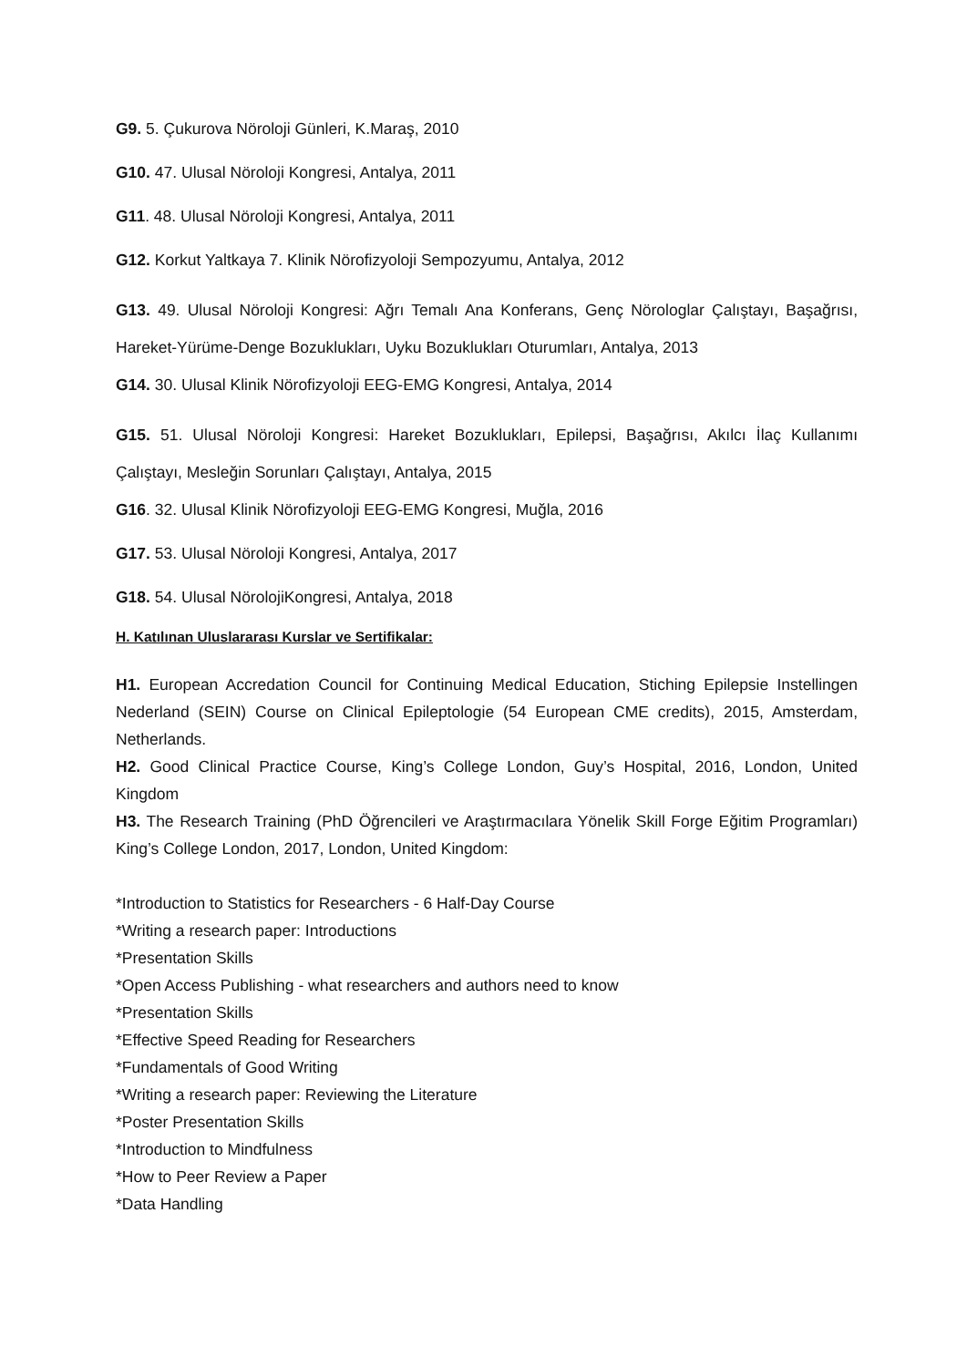G9. 5. Çukurova Nöroloji Günleri, K.Maraş, 2010
G10. 47. Ulusal Nöroloji Kongresi, Antalya, 2011
G11. 48. Ulusal Nöroloji Kongresi, Antalya, 2011
G12. Korkut Yaltkaya 7. Klinik Nörofizyoloji Sempozyumu, Antalya, 2012
G13. 49. Ulusal Nöroloji Kongresi: Ağrı Temalı Ana Konferans, Genç Nörologlar Çalıştayı, Başağrısı, Hareket-Yürüme-Denge Bozuklukları, Uyku Bozuklukları Oturumları, Antalya, 2013
G14. 30. Ulusal Klinik Nörofizyoloji EEG-EMG Kongresi, Antalya, 2014
G15. 51. Ulusal Nöroloji Kongresi: Hareket Bozuklukları, Epilepsi, Başağrısı, Akılcı İlaç Kullanımı Çalıştayı, Mesleğin Sorunları Çalıştayı, Antalya, 2015
G16. 32. Ulusal Klinik Nörofizyoloji EEG-EMG Kongresi, Muğla, 2016
G17. 53. Ulusal Nöroloji Kongresi, Antalya, 2017
G18. 54. Ulusal NörolojiKongresi, Antalya, 2018
H. Katılınan Uluslararası Kurslar ve Sertifikalar:
H1. European Accredation Council for Continuing Medical Education, Stiching Epilepsie Instellingen Nederland (SEIN) Course on Clinical Epileptologie (54 European CME credits), 2015, Amsterdam, Netherlands.
H2. Good Clinical Practice Course, King’s College London, Guy’s Hospital, 2016, London, United Kingdom
H3. The Research Training (PhD Öğrencileri ve Araştırmacılara Yönelik Skill Forge Eğitim Programları) King’s College London, 2017, London, United Kingdom:
*Introduction to Statistics for Researchers - 6 Half-Day Course
*Writing a research paper: Introductions
*Presentation Skills
*Open Access Publishing - what researchers and authors need to know
*Presentation Skills
*Effective Speed Reading for Researchers
*Fundamentals of Good Writing
*Writing a research paper: Reviewing the Literature
*Poster Presentation Skills
*Introduction to Mindfulness
*How to Peer Review a Paper
*Data Handling